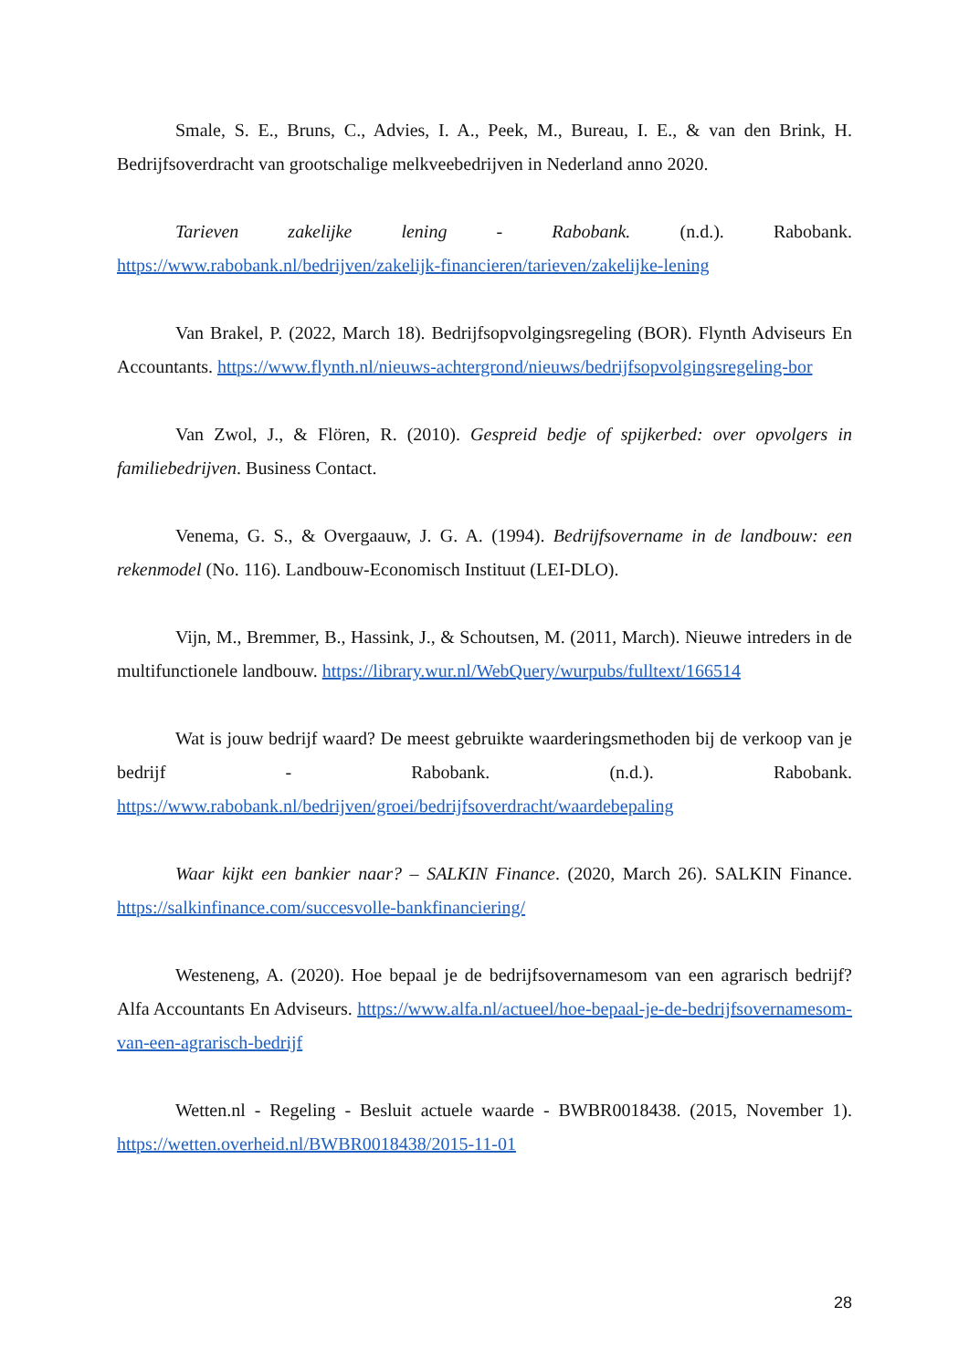Smale, S. E., Bruns, C., Advies, I. A., Peek, M., Bureau, I. E., & van den Brink, H. Bedrijfsoverdracht van grootschalige melkveebedrijven in Nederland anno 2020.
Tarieven zakelijke lening - Rabobank. (n.d.). Rabobank. https://www.rabobank.nl/bedrijven/zakelijk-financieren/tarieven/zakelijke-lening
Van Brakel, P. (2022, March 18). Bedrijfsopvolgingsregeling (BOR). Flynth Adviseurs En Accountants. https://www.flynth.nl/nieuws-achtergrond/nieuws/bedrijfsopvolgingsregeling-bor
Van Zwol, J., & Flören, R. (2010). Gespreid bedje of spijkerbed: over opvolgers in familiebedrijven. Business Contact.
Venema, G. S., & Overgaauw, J. G. A. (1994). Bedrijfsovername in de landbouw: een rekenmodel (No. 116). Landbouw-Economisch Instituut (LEI-DLO).
Vijn, M., Bremmer, B., Hassink, J., & Schoutsen, M. (2011, March). Nieuwe intreders in de multifunctionele landbouw. https://library.wur.nl/WebQuery/wurpubs/fulltext/166514
Wat is jouw bedrijf waard? De meest gebruikte waarderingsmethoden bij de verkoop van je bedrijf - Rabobank. (n.d.). Rabobank. https://www.rabobank.nl/bedrijven/groei/bedrijfsoverdracht/waardebepaling
Waar kijkt een bankier naar? – SALKIN Finance. (2020, March 26). SALKIN Finance. https://salkinfinance.com/succesvolle-bankfinanciering/
Westeneng, A. (2020). Hoe bepaal je de bedrijfsovernamesom van een agrarisch bedrijf? Alfa Accountants En Adviseurs. https://www.alfa.nl/actueel/hoe-bepaal-je-de-bedrijfsovernamesom-van-een-agrarisch-bedrijf
Wetten.nl - Regeling - Besluit actuele waarde - BWBR0018438. (2015, November 1). https://wetten.overheid.nl/BWBR0018438/2015-11-01
28